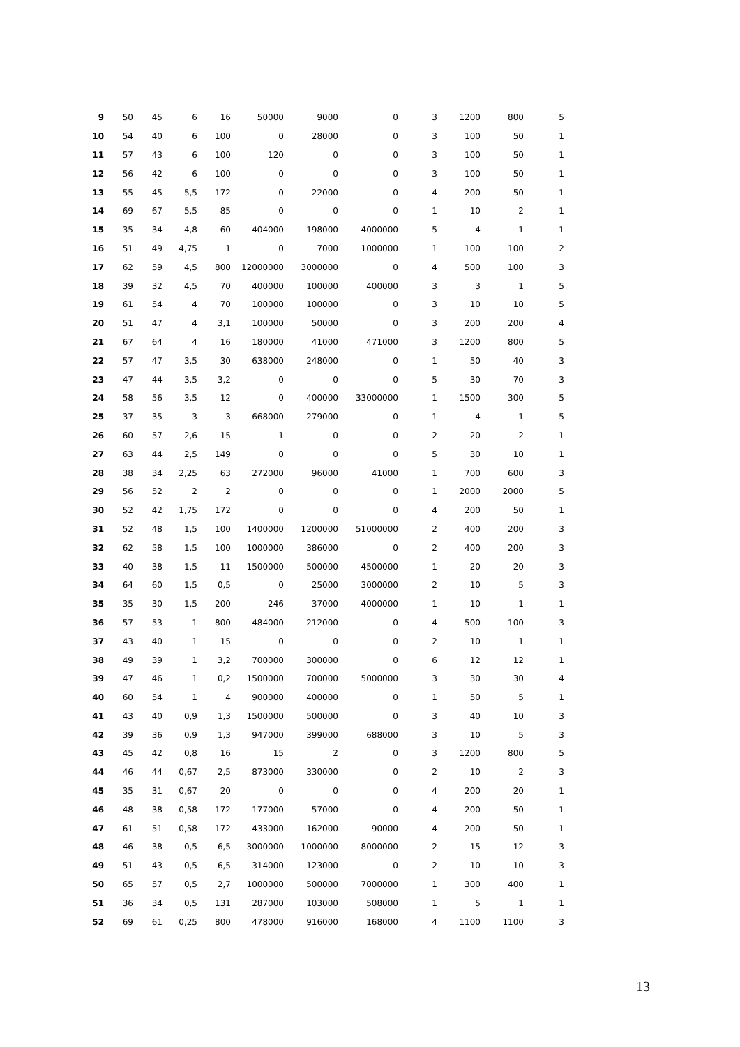| 9 | 50 | 45 | 6 | 16 | 50000 | 9000 | 0 | 3 | 1200 | 800 | 5 |
| 10 | 54 | 40 | 6 | 100 | 0 | 28000 | 0 | 3 | 100 | 50 | 1 |
| 11 | 57 | 43 | 6 | 100 | 120 | 0 | 0 | 3 | 100 | 50 | 1 |
| 12 | 56 | 42 | 6 | 100 | 0 | 0 | 0 | 3 | 100 | 50 | 1 |
| 13 | 55 | 45 | 5,5 | 172 | 0 | 22000 | 0 | 4 | 200 | 50 | 1 |
| 14 | 69 | 67 | 5,5 | 85 | 0 | 0 | 0 | 1 | 10 | 2 | 1 |
| 15 | 35 | 34 | 4,8 | 60 | 404000 | 198000 | 4000000 | 5 | 4 | 1 | 1 |
| 16 | 51 | 49 | 4,75 | 1 | 0 | 7000 | 1000000 | 1 | 100 | 100 | 2 |
| 17 | 62 | 59 | 4,5 | 800 | 12000000 | 3000000 | 0 | 4 | 500 | 100 | 3 |
| 18 | 39 | 32 | 4,5 | 70 | 400000 | 100000 | 400000 | 3 | 3 | 1 | 5 |
| 19 | 61 | 54 | 4 | 70 | 100000 | 100000 | 0 | 3 | 10 | 10 | 5 |
| 20 | 51 | 47 | 4 | 3,1 | 100000 | 50000 | 0 | 3 | 200 | 200 | 4 |
| 21 | 67 | 64 | 4 | 16 | 180000 | 41000 | 471000 | 3 | 1200 | 800 | 5 |
| 22 | 57 | 47 | 3,5 | 30 | 638000 | 248000 | 0 | 1 | 50 | 40 | 3 |
| 23 | 47 | 44 | 3,5 | 3,2 | 0 | 0 | 0 | 5 | 30 | 70 | 3 |
| 24 | 58 | 56 | 3,5 | 12 | 0 | 400000 | 33000000 | 1 | 1500 | 300 | 5 |
| 25 | 37 | 35 | 3 | 3 | 668000 | 279000 | 0 | 1 | 4 | 1 | 5 |
| 26 | 60 | 57 | 2,6 | 15 | 1 | 0 | 0 | 2 | 20 | 2 | 1 |
| 27 | 63 | 44 | 2,5 | 149 | 0 | 0 | 0 | 5 | 30 | 10 | 1 |
| 28 | 38 | 34 | 2,25 | 63 | 272000 | 96000 | 41000 | 1 | 700 | 600 | 3 |
| 29 | 56 | 52 | 2 | 2 | 0 | 0 | 0 | 1 | 2000 | 2000 | 5 |
| 30 | 52 | 42 | 1,75 | 172 | 0 | 0 | 0 | 4 | 200 | 50 | 1 |
| 31 | 52 | 48 | 1,5 | 100 | 1400000 | 1200000 | 51000000 | 2 | 400 | 200 | 3 |
| 32 | 62 | 58 | 1,5 | 100 | 1000000 | 386000 | 0 | 2 | 400 | 200 | 3 |
| 33 | 40 | 38 | 1,5 | 11 | 1500000 | 500000 | 4500000 | 1 | 20 | 20 | 3 |
| 34 | 64 | 60 | 1,5 | 0,5 | 0 | 25000 | 3000000 | 2 | 10 | 5 | 3 |
| 35 | 35 | 30 | 1,5 | 200 | 246 | 37000 | 4000000 | 1 | 10 | 1 | 1 |
| 36 | 57 | 53 | 1 | 800 | 484000 | 212000 | 0 | 4 | 500 | 100 | 3 |
| 37 | 43 | 40 | 1 | 15 | 0 | 0 | 0 | 2 | 10 | 1 | 1 |
| 38 | 49 | 39 | 1 | 3,2 | 700000 | 300000 | 0 | 6 | 12 | 12 | 1 |
| 39 | 47 | 46 | 1 | 0,2 | 1500000 | 700000 | 5000000 | 3 | 30 | 30 | 4 |
| 40 | 60 | 54 | 1 | 4 | 900000 | 400000 | 0 | 1 | 50 | 5 | 1 |
| 41 | 43 | 40 | 0,9 | 1,3 | 1500000 | 500000 | 0 | 3 | 40 | 10 | 3 |
| 42 | 39 | 36 | 0,9 | 1,3 | 947000 | 399000 | 688000 | 3 | 10 | 5 | 3 |
| 43 | 45 | 42 | 0,8 | 16 | 15 | 2 | 0 | 3 | 1200 | 800 | 5 |
| 44 | 46 | 44 | 0,67 | 2,5 | 873000 | 330000 | 0 | 2 | 10 | 2 | 3 |
| 45 | 35 | 31 | 0,67 | 20 | 0 | 0 | 0 | 4 | 200 | 20 | 1 |
| 46 | 48 | 38 | 0,58 | 172 | 177000 | 57000 | 0 | 4 | 200 | 50 | 1 |
| 47 | 61 | 51 | 0,58 | 172 | 433000 | 162000 | 90000 | 4 | 200 | 50 | 1 |
| 48 | 46 | 38 | 0,5 | 6,5 | 3000000 | 1000000 | 8000000 | 2 | 15 | 12 | 3 |
| 49 | 51 | 43 | 0,5 | 6,5 | 314000 | 123000 | 0 | 2 | 10 | 10 | 3 |
| 50 | 65 | 57 | 0,5 | 2,7 | 1000000 | 500000 | 7000000 | 1 | 300 | 400 | 1 |
| 51 | 36 | 34 | 0,5 | 131 | 287000 | 103000 | 508000 | 1 | 5 | 1 | 1 |
| 52 | 69 | 61 | 0,25 | 800 | 478000 | 916000 | 168000 | 4 | 1100 | 1100 | 3 |
13